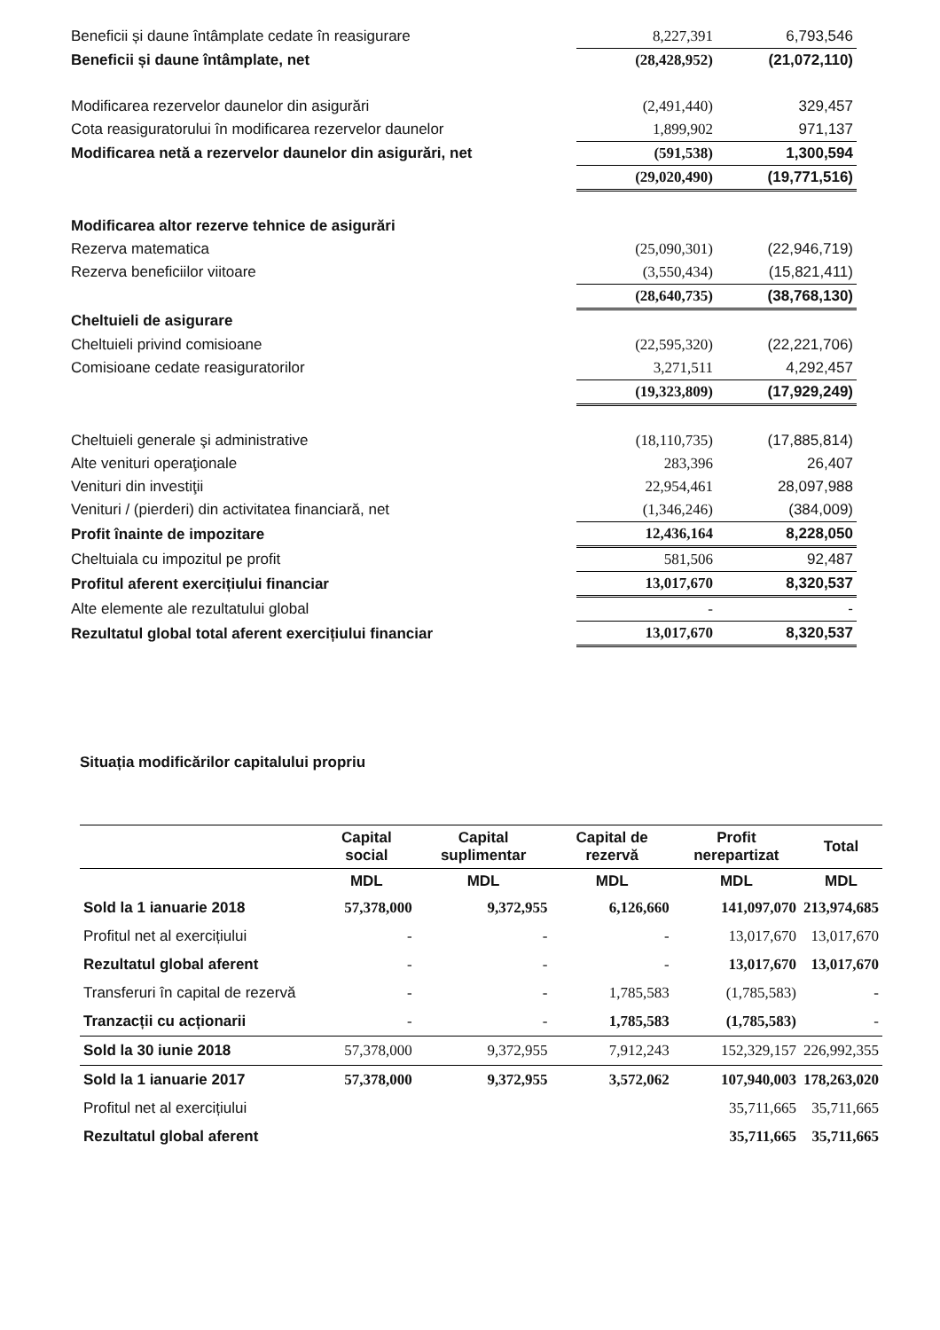| Beneficii și daune întâmplate cedate în reasigurare | 8,227,391 | 6,793,546 |
| Beneficii și daune întâmplate, net | (28,428,952) | (21,072,110) |
| Modificarea rezervelor daunelor din asigurări | (2,491,440) | 329,457 |
| Cota reasiguratorului în modificarea rezervelor daunelor | 1,899,902 | 971,137 |
| Modificarea netă a rezervelor daunelor din asigurări, net | (591,538) | 1,300,594 |
| | (29,020,490) | (19,771,516) |
| Modificarea altor rezerve tehnice de asigurări | | |
| Rezerva matematica | (25,090,301) | (22,946,719) |
| Rezerva beneficiilor viitoare | (3,550,434) | (15,821,411) |
| | (28,640,735) | (38,768,130) |
| Cheltuieli de asigurare | | |
| Cheltuieli privind comisioane | (22,595,320) | (22,221,706) |
| Comisioane cedate reasiguratorilor | 3,271,511 | 4,292,457 |
| | (19,323,809) | (17,929,249) |
| Cheltuieli generale şi administrative | (18,110,735) | (17,885,814) |
| Alte venituri operaţionale | 283,396 | 26,407 |
| Venituri din investiţii | 22,954,461 | 28,097,988 |
| Venituri / (pierderi) din activitatea financiară, net | (1,346,246) | (384,009) |
| Profit înainte de impozitare | 12,436,164 | 8,228,050 |
| Cheltuiala cu impozitul pe profit | 581,506 | 92,487 |
| Profitul aferent exercițiului financiar | 13,017,670 | 8,320,537 |
| Alte elemente ale rezultatului global | - | - |
| Rezultatul global total aferent exercițiului financiar | 13,017,670 | 8,320,537 |
Situația modificărilor capitalului propriu
| | Capital social | Capital suplimentar | Capital de rezervă | Profit nerepartizat | Total |
| --- | --- | --- | --- | --- | --- |
| | MDL | MDL | MDL | MDL | MDL |
| Sold la 1 ianuarie 2018 | 57,378,000 | 9,372,955 | 6,126,660 | 141,097,070 | 213,974,685 |
| Profitul net al exercițiului | - | - | - | 13,017,670 | 13,017,670 |
| Rezultatul global aferent | - | - | - | 13,017,670 | 13,017,670 |
| Transferuri în capital de rezervă | - | - | 1,785,583 | (1,785,583) | - |
| Tranzacții cu acționarii | - | - | 1,785,583 | (1,785,583) | - |
| Sold la 30 iunie 2018 | 57,378,000 | 9,372,955 | 7,912,243 | 152,329,157 | 226,992,355 |
| Sold la 1 ianuarie 2017 | 57,378,000 | 9,372,955 | 3,572,062 | 107,940,003 | 178,263,020 |
| Profitul net al exercițiului | | | | 35,711,665 | 35,711,665 |
| Rezultatul global aferent | | | | 35,711,665 | 35,711,665 |